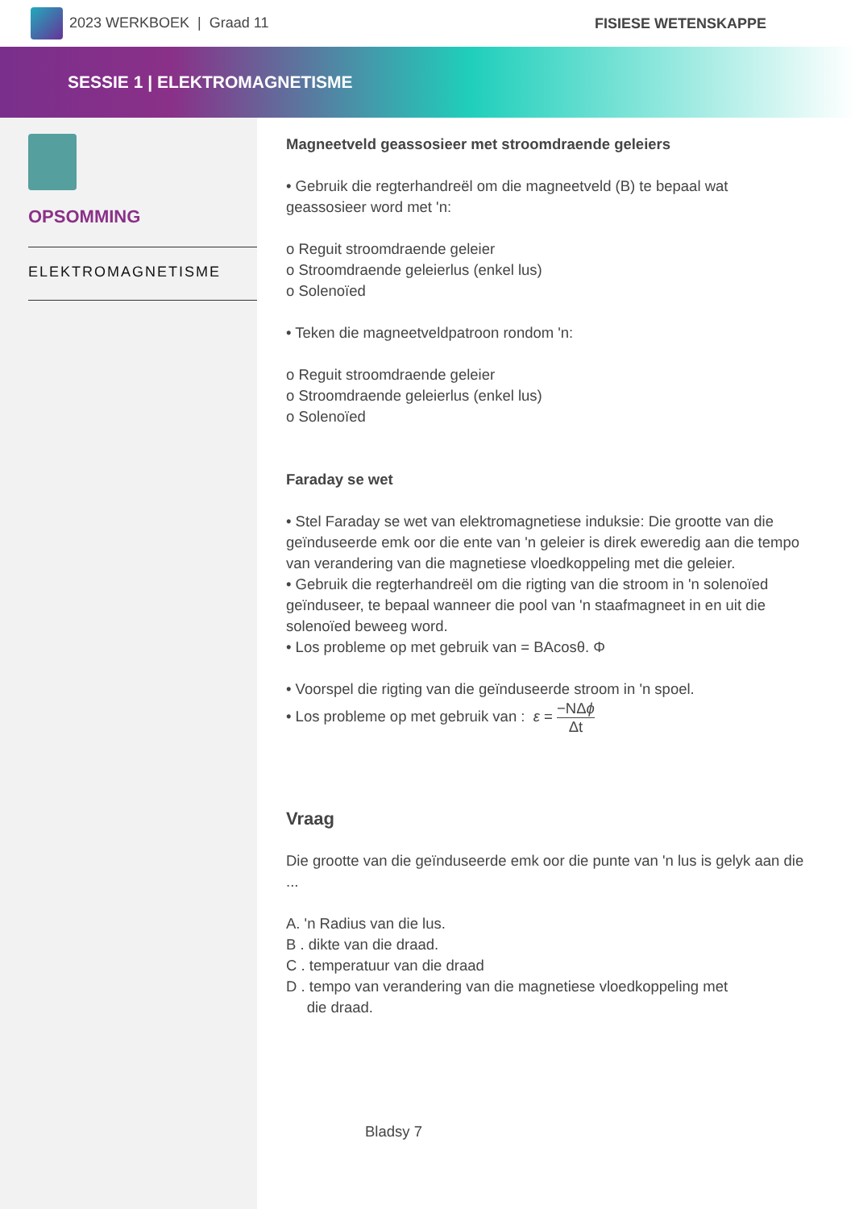2023 WERKBOEK | Graad 11 FISIESE WETENSKAPPE
SESSIE 1 | ELEKTROMAGNETISME
OPSOMMING
ELEKTROMAGNETISME
Magneetveld geassosieer met stroomdraende geleiers
• Gebruik die regterhandreël om die magneetveld (B) te bepaal wat geassosieer word met 'n:
o Reguit stroomdraende geleier
o Stroomdraende geleierlus (enkel lus)
o Solenoïed
• Teken die magneetveldpatroon rondom 'n:
o Reguit stroomdraende geleier
o Stroomdraende geleierlus (enkel lus)
o Solenoïed
Faraday se wet
• Stel Faraday se wet van elektromagnetiese induksie: Die grootte van die geïnduseerde emk oor die ente van 'n geleier is direk eweredig aan die tempo van verandering van die magnetiese vloedkoppeling met die geleier.
• Gebruik die regterhandreël om die rigting van die stroom in 'n solenoïed geïnduseer, te bepaal wanneer die pool van 'n staafmagneet in en uit die solenoïed beweeg word.
• Los probleme op met gebruik van = BAcosθ. Φ
• Voorspel die rigting van die geïnduseerde stroom in 'n spoel.
• Los probleme op met gebruik van : ε = −NΔϕ Δt
Vraag
Die grootte van die geïnduseerde emk oor die punte van 'n lus is gelyk aan die ...
A. 'n Radius van die lus.
B . dikte van die draad.
C . temperatuur van die draad
D . tempo van verandering van die magnetiese vloedkoppeling met
die draad.
Bladsy 7